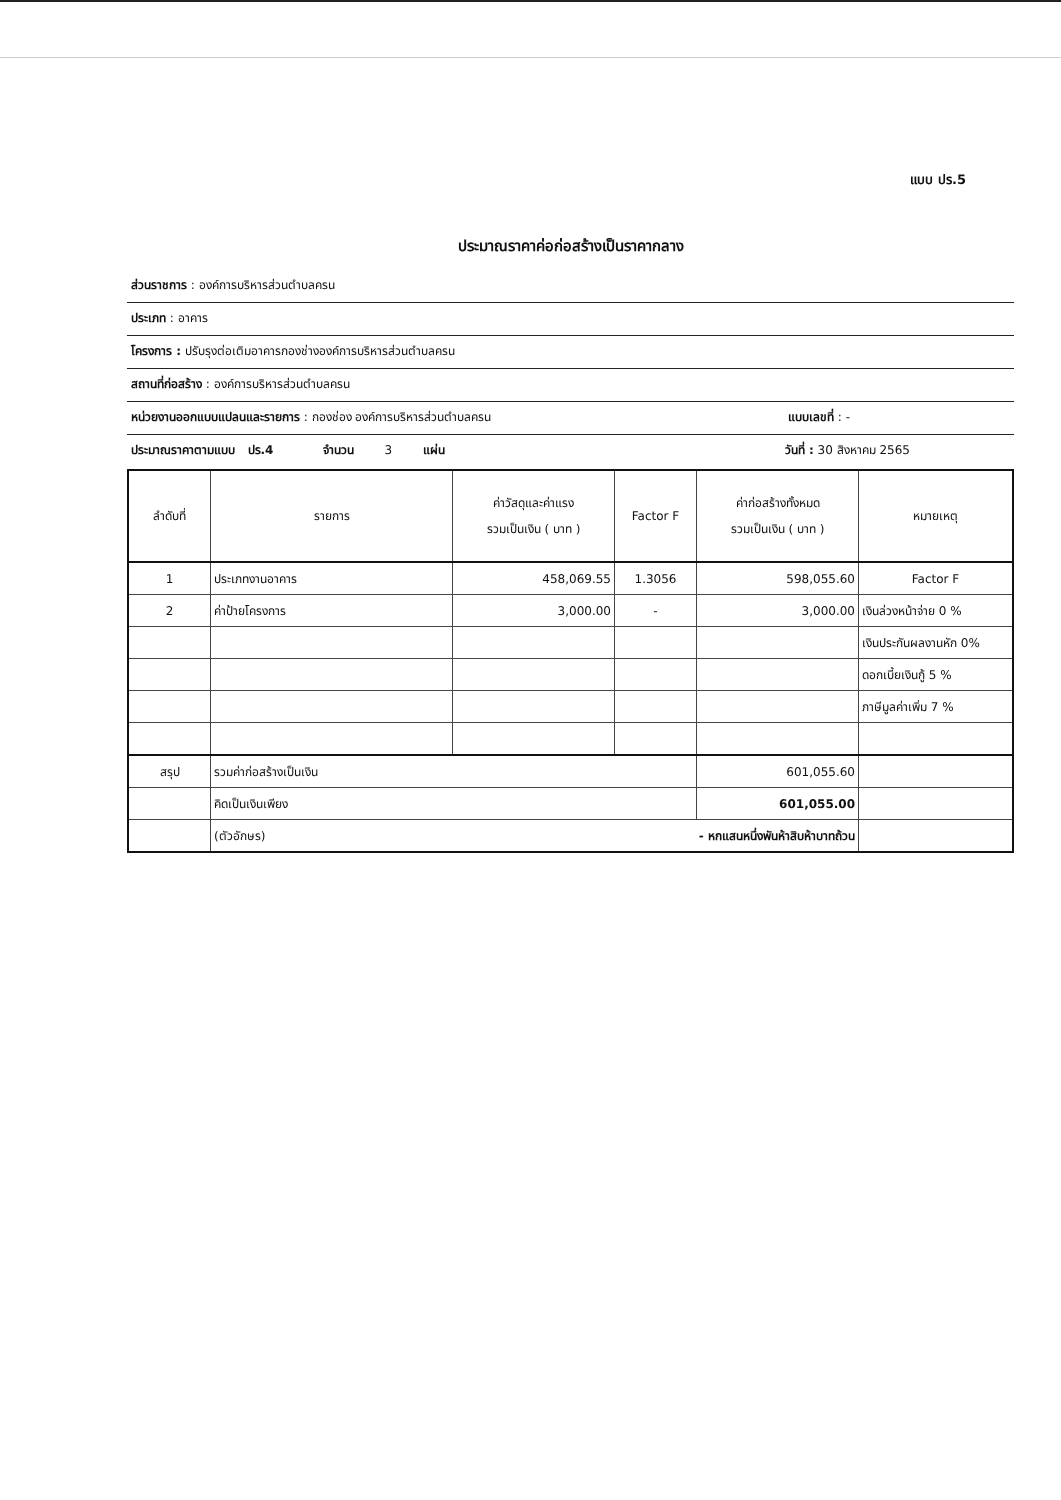แบบ ปร.5
ประมาณราคาค่อก่อสร้างเป็นราคากลาง
ส่วนราชการ : องค์การบริหารส่วนตำบลครน
ประเภท : อาคาร
โครงการ : ปรับรุงต่อเติมอาคารกองช่างองค์การบริหารส่วนตำบลครน
สถานที่ก่อสร้าง : องค์การบริหารส่วนตำบลครน
หน่วยงานออกแบบแปลนและรายการ : กองช่อง องค์การบริหารส่วนตำบลครน แบบเลขที่ : -
ประมาณราคาตามแบบ ปร.4 จำนวน 3 แผ่น วันที่ : 30 สิงหาคม 2565
| ลำดับที่ | รายการ | ค่าวัสดุและค่าแรง รวมเป็นเงิน ( บาท ) | Factor F | ค่าก่อสร้างทั้งหมด รวมเป็นเงิน ( บาท ) | หมายเหตุ |
| --- | --- | --- | --- | --- | --- |
| 1 | ประเภทงานอาคาร | 458,069.55 | 1.3056 | 598,055.60 | Factor F |
| 2 | ค่าป้ายโครงการ | 3,000.00 | - | 3,000.00 | เงินล่วงหน้าจ่าย 0 % |
| | | | | | เงินประกันผลงานหัก 0% |
| | | | | | ดอกเบี้ยเงินกู้ 5 % |
| | | | | | ภาษีมูลค่าเพิ่ม 7 % |
| สรุป | รวมค่าก่อสร้างเป็นเงิน | | | 601,055.60 | |
| | คิดเป็นเงินเพียง | | | 601,055.00 | |
| | (ตัวอักษร) - หกแสนหนึ่งพันห้าสิบห้าบาทถ้วน | | | | |